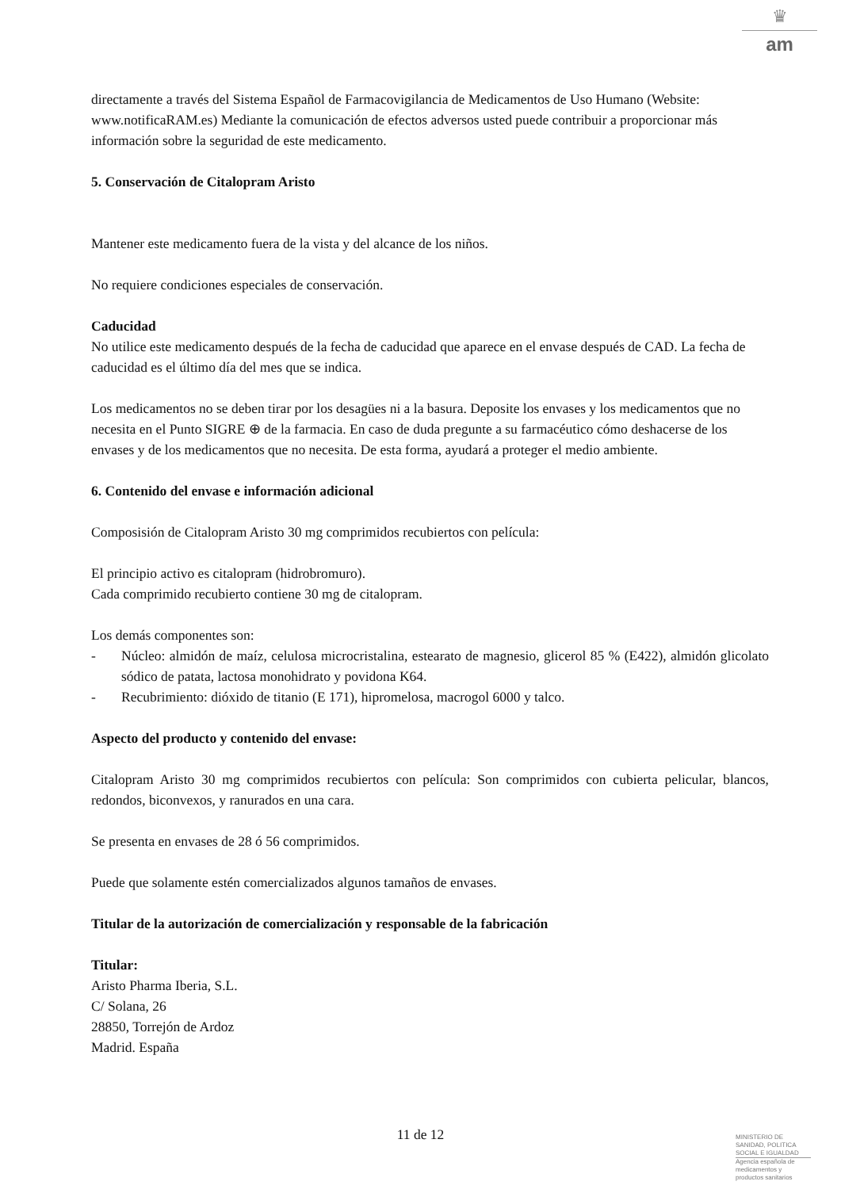♛
am
directamente a través del Sistema Español de Farmacovigilancia de Medicamentos de Uso Humano (Website: www.notificaRAM.es) Mediante la comunicación de efectos adversos usted puede contribuir a proporcionar más información sobre la seguridad de este medicamento.
5. Conservación de Citalopram Aristo
Mantener este medicamento fuera de la vista y del alcance de los niños.
No requiere condiciones especiales de conservación.
Caducidad
No utilice este medicamento después de la fecha de caducidad que aparece en el envase después de CAD. La fecha de caducidad es el último día del mes que se indica.
Los medicamentos no se deben tirar por los desagües ni a la basura. Deposite los envases y los medicamentos que no necesita en el Punto SIGRE ⊕ de la farmacia. En caso de duda pregunte a su farmacéutico cómo deshacerse de los envases y de los medicamentos que no necesita. De esta forma, ayudará a proteger el medio ambiente.
6. Contenido del envase e información adicional
Composisión de Citalopram Aristo 30 mg comprimidos recubiertos con película:
El principio activo es citalopram (hidrobromuro).
Cada comprimido recubierto contiene 30 mg de citalopram.
Los demás componentes son:
- Núcleo: almidón de maíz, celulosa microcristalina, estearato de magnesio, glicerol 85 % (E422), almidón glicolato sódico de patata, lactosa monohidrato y povidona K64.
- Recubrimiento: dióxido de titanio (E 171), hipromelosa, macrogol 6000 y talco.
Aspecto del producto y contenido del envase:
Citalopram Aristo 30 mg comprimidos recubiertos con película: Son comprimidos con cubierta pelicular, blancos, redondos, biconvexos, y ranurados en una cara.
Se presenta en envases de 28 ó 56 comprimidos.
Puede que solamente estén comercializados algunos tamaños de envases.
Titular de la autorización de comercialización y responsable de la fabricación
Titular:
Aristo Pharma Iberia, S.L.
C/ Solana, 26
28850, Torrejón de Ardoz
Madrid. España
11 de 12
MINISTERIO DE
SANIDAD, POLITICA
SOCIAL E IGUALDAD
Agencia española de
medicamentos y
productos sanitarios